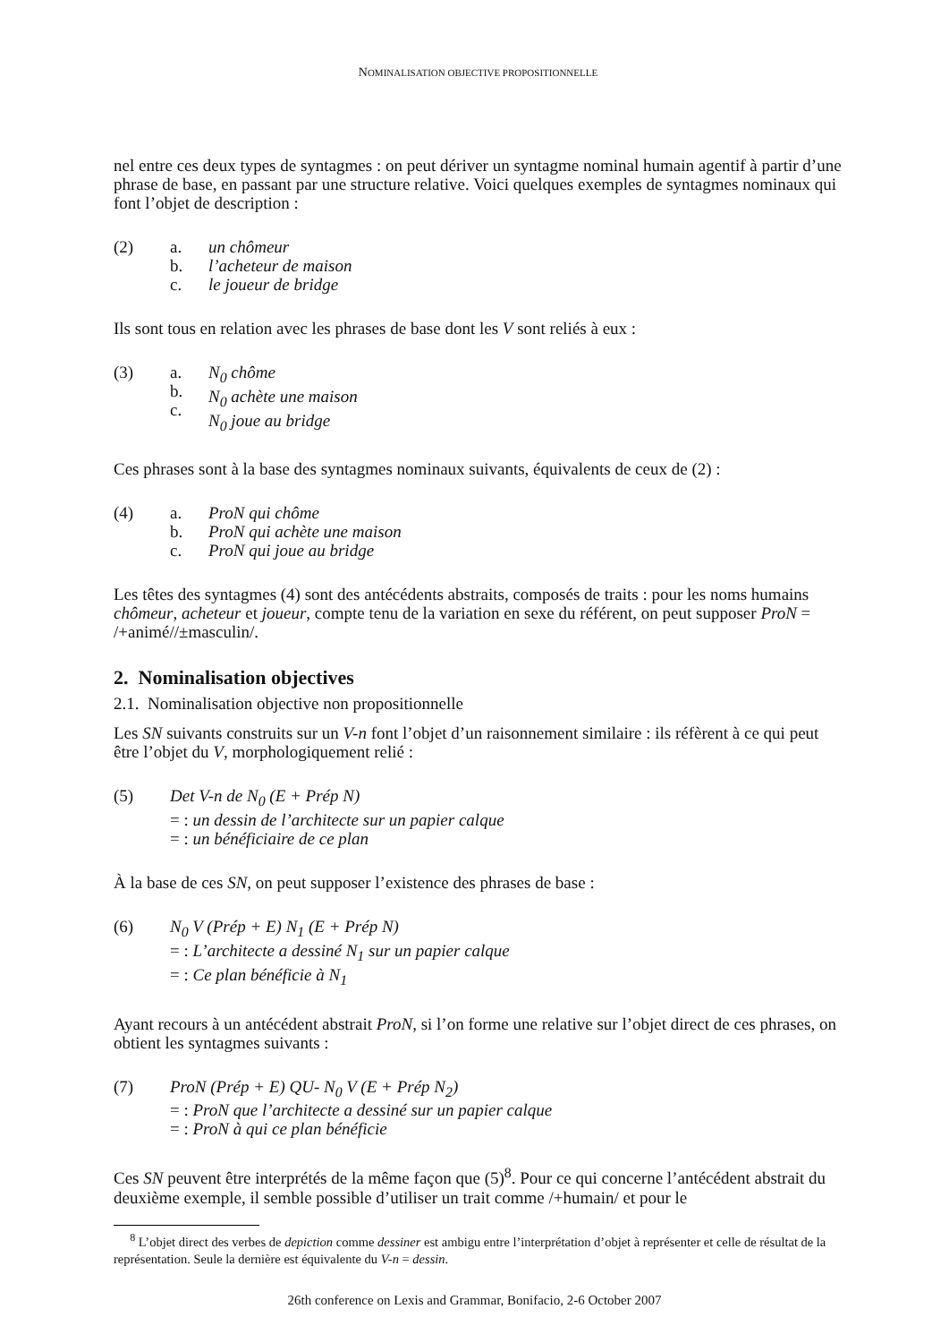NOMINALISATION OBJECTIVE PROPOSITIONNELLE
nel entre ces deux types de syntagmes : on peut dériver un syntagme nominal humain agentif à partir d’une phrase de base, en passant par une structure relative. Voici quelques exemples de syntagmes nominaux qui font l’objet de description :
(2) a.
b.
c. un chômeur
l’acheteur de maison
le joueur de bridge
Ils sont tous en relation avec les phrases de base dont les V sont reliés à eux :
(3) a.
b.
c. N<sub>0</sub> chôme
N<sub>0</sub> achète une maison
N<sub>0</sub> joue au bridge
Ces phrases sont à la base des syntagmes nominaux suivants, équivalents de ceux de (2) :
(4) a.
b.
c. ProN qui chôme
ProN qui achète une maison
ProN qui joue au bridge
Les têtes des syntagmes (4) sont des antécédents abstraits, composés de traits : pour les noms humains chômeur, acheteur et joueur, compte tenu de la variation en sexe du référent, on peut supposer ProN = /+animé//±masculin/.
2. Nominalisation objectives
2.1. Nominalisation objective non propositionnelle
Les SN suivants construits sur un V-n font l’objet d’un raisonnement similaire : ils réfèrent à ce qui peut être l’objet du V, morphologiquement relié :
(5) Det V-n de N<sub>0</sub> (E + Prép N)
= : un dessin de l’architecte sur un papier calque
= : un bénéficiaire de ce plan
À la base de ces SN, on peut supposer l’existence des phrases de base :
(6) N<sub>0</sub> V (Prép + E) N<sub>1</sub> (E + Prép N)
= : L’architecte a dessiné N<sub>1</sub> sur un papier calque
= : Ce plan bénéficie à N<sub>1</sub>
Ayant recours à un antécédent abstrait ProN, si l’on forme une relative sur l’objet direct de ces phrases, on obtient les syntagmes suivants :
(7) ProN (Prép + E) QU- N<sub>0</sub> V (E + Prép N<sub>2</sub>)
= : ProN que l’architecte a dessiné sur un papier calque
= : ProN à qui ce plan bénéficie
Ces SN peuvent être interprétés de la même façon que (5)<sup>8</sup>. Pour ce qui concerne l’antécédent abstrait du deuxième exemple, il semble possible d’utiliser un trait comme /+humain/ et pour le
<sup>8</sup> L’objet direct des verbes de depiction comme dessiner est ambigu entre l’interprétation d’objet à représenter et celle de résultat de la représentation. Seule la dernière est équivalente du V-n = dessin.
26th conference on Lexis and Grammar, Bonifacio, 2-6 October 2007